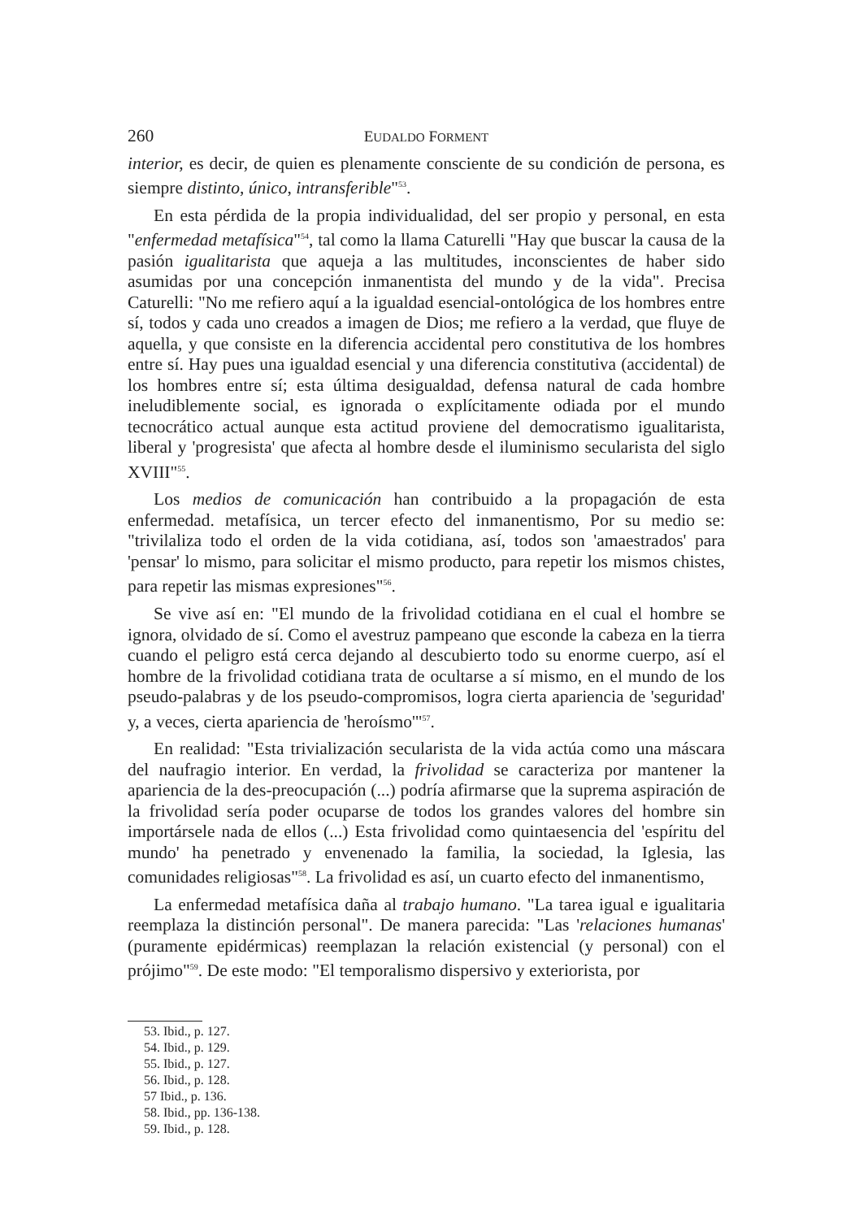260 EUDALDO FORMENT
interior, es decir, de quien es plenamente consciente de su condición de persona, es siempre distinto, único, intransferible"<sup>53</sup>.
En esta pérdida de la propia individualidad, del ser propio y personal, en esta "enfermedad metafísica"<sup>54</sup>, tal como la llama Caturelli "Hay que buscar la causa de la pasión igualitarista que aqueja a las multitudes, inconscientes de haber sido asumidas por una concepción inmanentista del mundo y de la vida". Precisa Caturelli: "No me refiero aquí a la igualdad esencial-ontológica de los hombres entre sí, todos y cada uno creados a imagen de Dios; me refiero a la verdad, que fluye de aquella, y que consiste en la diferencia accidental pero constitutiva de los hombres entre sí. Hay pues una igualdad esencial y una diferencia constitutiva (accidental) de los hombres entre sí; esta última desigualdad, defensa natural de cada hombre ineludiblemente social, es ignorada o explícitamente odiada por el mundo tecnocrático actual aunque esta actitud proviene del democratismo igualitarista, liberal y 'progresista' que afecta al hombre desde el iluminismo secularista del siglo XVIII"<sup>55</sup>.
Los medios de comunicación han contribuido a la propagación de esta enfermedad. metafísica, un tercer efecto del inmanentismo, Por su medio se: "trivilaliza todo el orden de la vida cotidiana, así, todos son 'amaestrados' para 'pensar' lo mismo, para solicitar el mismo producto, para repetir los mismos chistes, para repetir las mismas expresiones"<sup>56</sup>.
Se vive así en: "El mundo de la frivolidad cotidiana en el cual el hombre se ignora, olvidado de sí. Como el avestruz pampeano que esconde la cabeza en la tierra cuando el peligro está cerca dejando al descubierto todo su enorme cuerpo, así el hombre de la frivolidad cotidiana trata de ocultarse a sí mismo, en el mundo de los pseudo-palabras y de los pseudo-compromisos, logra cierta apariencia de 'seguridad' y, a veces, cierta apariencia de 'heroísmo'"<sup>57</sup>.
En realidad: "Esta trivialización secularista de la vida actúa como una máscara del naufragio interior. En verdad, la frivolidad se caracteriza por mantener la apariencia de la des-preocupación (...) podría afirmarse que la suprema aspiración de la frivolidad sería poder ocuparse de todos los grandes valores del hombre sin importársele nada de ellos (...) Esta frivolidad como quintaesencia del 'espíritu del mundo' ha penetrado y envenenado la familia, la sociedad, la Iglesia, las comunidades religiosas"<sup>58</sup>. La frivolidad es así, un cuarto efecto del inmanentismo,
La enfermedad metafísica daña al trabajo humano. "La tarea igual e igualitaria reemplaza la distinción personal". De manera parecida: "Las 'relaciones humanas' (puramente epidérmicas) reemplazan la relación existencial (y personal) con el prójimo"<sup>59</sup>. De este modo: "El temporalismo dispersivo y exteriorista, por
53. Ibid., p. 127.
54. Ibid., p. 129.
55. Ibid., p. 127.
56. Ibid., p. 128.
57 Ibid., p. 136.
58. Ibid., pp. 136-138.
59. Ibid., p. 128.